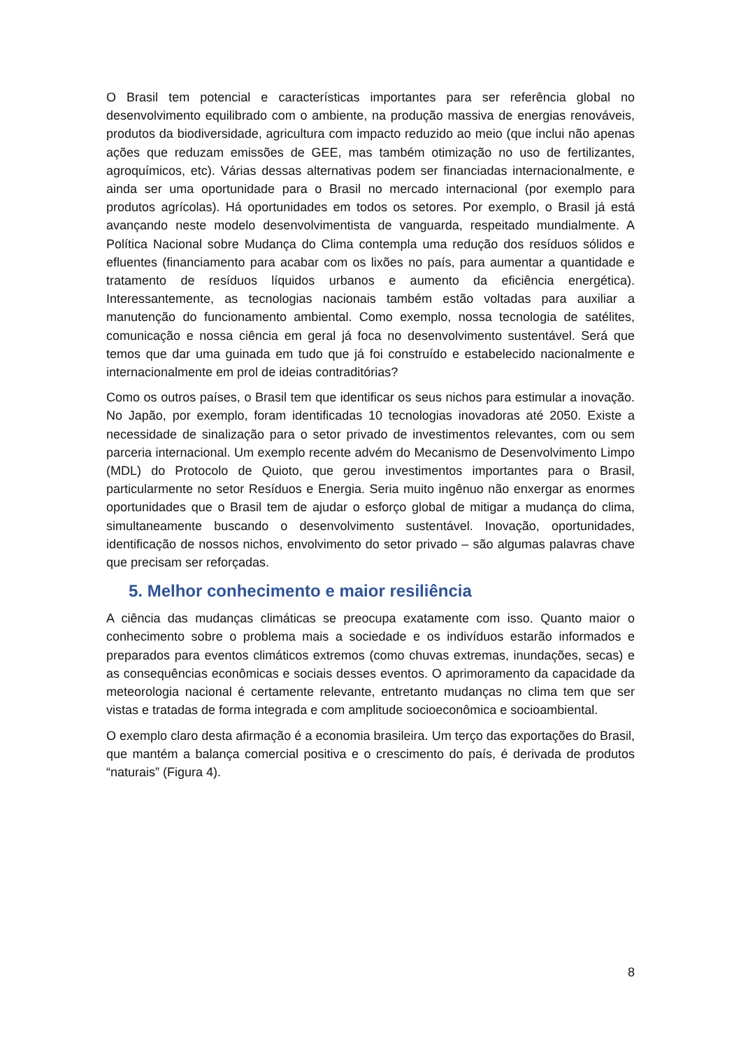O Brasil tem potencial e características importantes para ser referência global no desenvolvimento equilibrado com o ambiente, na produção massiva de energias renováveis, produtos da biodiversidade, agricultura com impacto reduzido ao meio (que inclui não apenas ações que reduzam emissões de GEE, mas também otimização no uso de fertilizantes, agroquímicos, etc). Várias dessas alternativas podem ser financiadas internacionalmente, e ainda ser uma oportunidade para o Brasil no mercado internacional (por exemplo para produtos agrícolas). Há oportunidades em todos os setores. Por exemplo, o Brasil já está avançando neste modelo desenvolvimentista de vanguarda, respeitado mundialmente. A Política Nacional sobre Mudança do Clima contempla uma redução dos resíduos sólidos e efluentes (financiamento para acabar com os lixões no país, para aumentar a quantidade e tratamento de resíduos líquidos urbanos e aumento da eficiência energética). Interessantemente, as tecnologias nacionais também estão voltadas para auxiliar a manutenção do funcionamento ambiental. Como exemplo, nossa tecnologia de satélites, comunicação e nossa ciência em geral já foca no desenvolvimento sustentável. Será que temos que dar uma guinada em tudo que já foi construído e estabelecido nacionalmente e internacionalmente em prol de ideias contraditórias?
Como os outros países, o Brasil tem que identificar os seus nichos para estimular a inovação. No Japão, por exemplo, foram identificadas 10 tecnologias inovadoras até 2050. Existe a necessidade de sinalização para o setor privado de investimentos relevantes, com ou sem parceria internacional. Um exemplo recente advém do Mecanismo de Desenvolvimento Limpo (MDL) do Protocolo de Quioto, que gerou investimentos importantes para o Brasil, particularmente no setor Resíduos e Energia. Seria muito ingênuo não enxergar as enormes oportunidades que o Brasil tem de ajudar o esforço global de mitigar a mudança do clima, simultaneamente buscando o desenvolvimento sustentável. Inovação, oportunidades, identificação de nossos nichos, envolvimento do setor privado – são algumas palavras chave que precisam ser reforçadas.
5. Melhor conhecimento e maior resiliência
A ciência das mudanças climáticas se preocupa exatamente com isso. Quanto maior o conhecimento sobre o problema mais a sociedade e os indivíduos estarão informados e preparados para eventos climáticos extremos (como chuvas extremas, inundações, secas) e as consequências econômicas e sociais desses eventos. O aprimoramento da capacidade da meteorologia nacional é certamente relevante, entretanto mudanças no clima tem que ser vistas e tratadas de forma integrada e com amplitude socioeconômica e socioambiental.
O exemplo claro desta afirmação é a economia brasileira. Um terço das exportações do Brasil, que mantém a balança comercial positiva e o crescimento do país, é derivada de produtos “naturais” (Figura 4).
8